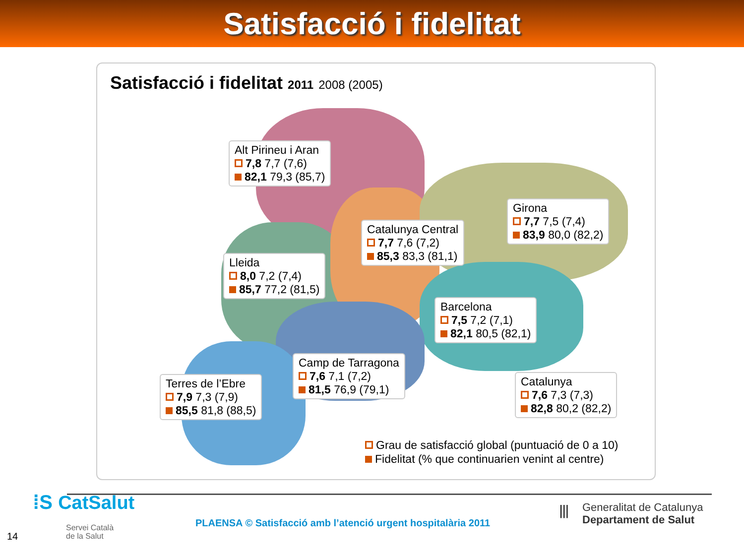Satisfacció i fidelitat
Satisfacció i fidelitat 2011 2008 (2005)
Alt Pirineu i Aran
7,8 7,7 (7,6)
82,1 79,3 (85,7)
Catalunya Central
7,7 7,6 (7,2)
85,3 83,3 (81,1)
Girona
7,7 7,5 (7,4)
83,9 80,0 (82,2)
Lleida
8,0 7,2 (7,4)
85,7 77,2 (81,5)
Barcelona
7,5 7,2 (7,1)
82,1 80,5 (82,1)
Camp de Tarragona
7,6 7,1 (7,2)
81,5 76,9 (79,1)
Terres de l’Ebre
7,9 7,3 (7,9)
85,5 81,8 (88,5)
Catalunya
7,6 7,3 (7,3)
82,8 80,2 (82,2)
Grau de satisfacció global (puntuació de 0 a 10)
Fidelitat (% que continuarien venint al centre)
⁞S CatSalut
Servei Català
de la Salut
14
PLAENSA © Satisfacció amb l’atenció urgent hospitalària 2011
⦀
Generalitat de Catalunya
Departament de Salut